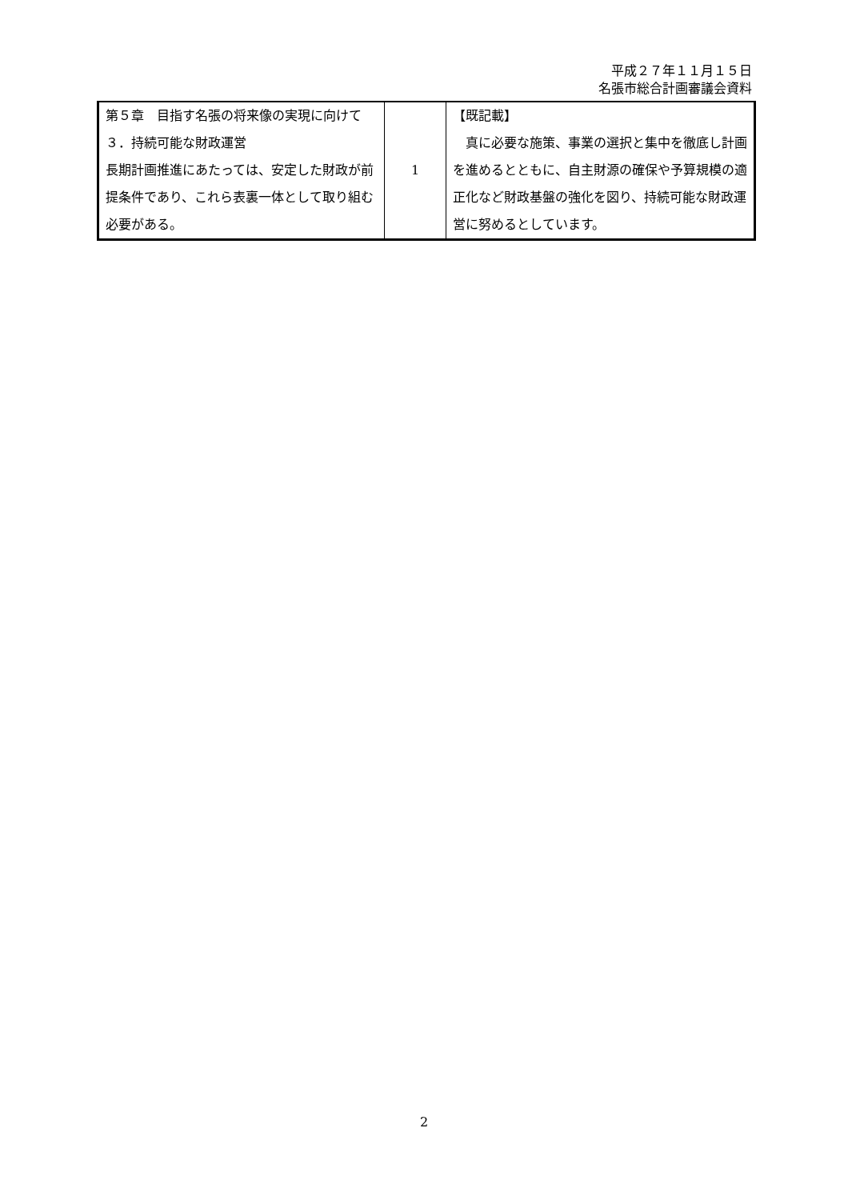平成２７年１１月１５日
名張市総合計画審議会資料
| 第５章 目指す名張の将来像の実現に向けて ３．持続可能な財政運営 長期計画推進にあたっては、安定した財政が前提条件であり、これら表裏一体として取り組む必要がある。 | 1 | 【既記載】 真に必要な施策、事業の選択と集中を徹底し計画を進めるとともに、自主財源の確保や予算規模の適正化など財政基盤の強化を図り、持続可能な財政運営に努めるとしています。 |
2